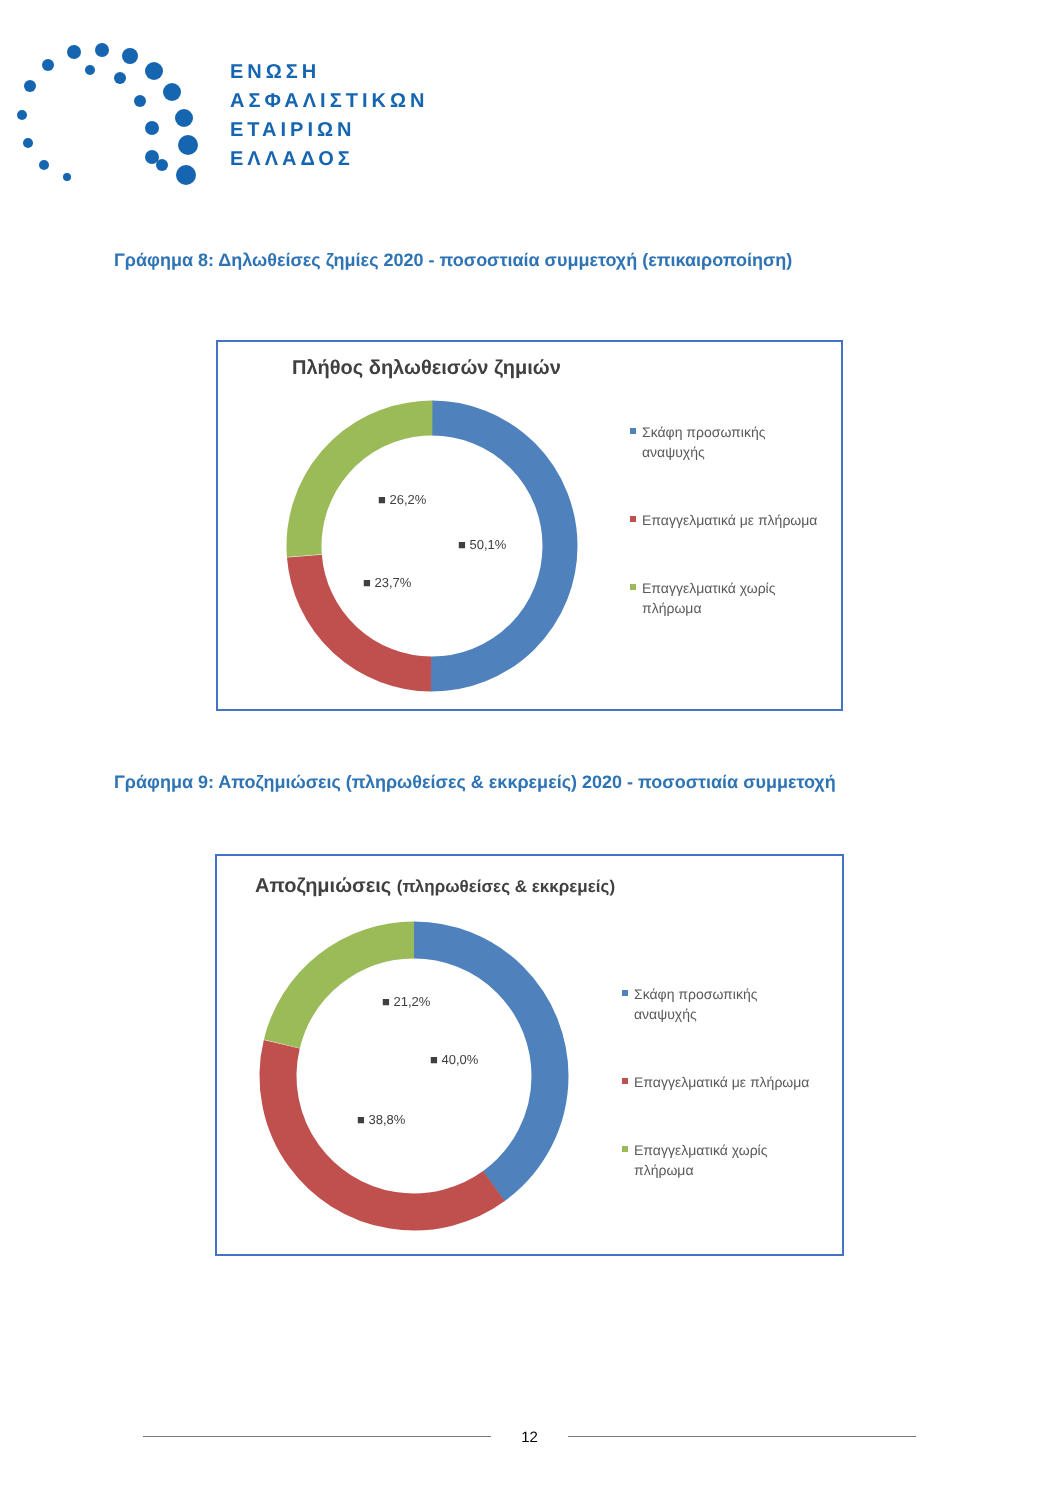ΕΝΩΣΗ
ΑΣΦΑΛΙΣΤΙΚΩΝ
ΕΤΑΙΡΙΩΝ
ΕΛΛΑΔΟΣ
Γράφημα 8: Δηλωθείσες ζημίες 2020 - ποσοστιαία συμμετοχή (επικαιροποίηση)
Πλήθος δηλωθεισών ζημιών
■ 50,1%
■ 26,2%
■ 23,7%
Σκάφη προσωπικής
αναψυχής
Επαγγελματικά με πλήρωμα
Επαγγελματικά χωρίς
πλήρωμα
Γράφημα 9: Αποζημιώσεις (πληρωθείσες & εκκρεμείς) 2020 - ποσοστιαία συμμετοχή
Αποζημιώσεις (πληρωθείσες & εκκρεμείς)
■ 40,0%
■ 21,2%
■ 38,8%
Σκάφη προσωπικής
αναψυχής
Επαγγελματικά με πλήρωμα
Επαγγελματικά χωρίς
πλήρωμα
12